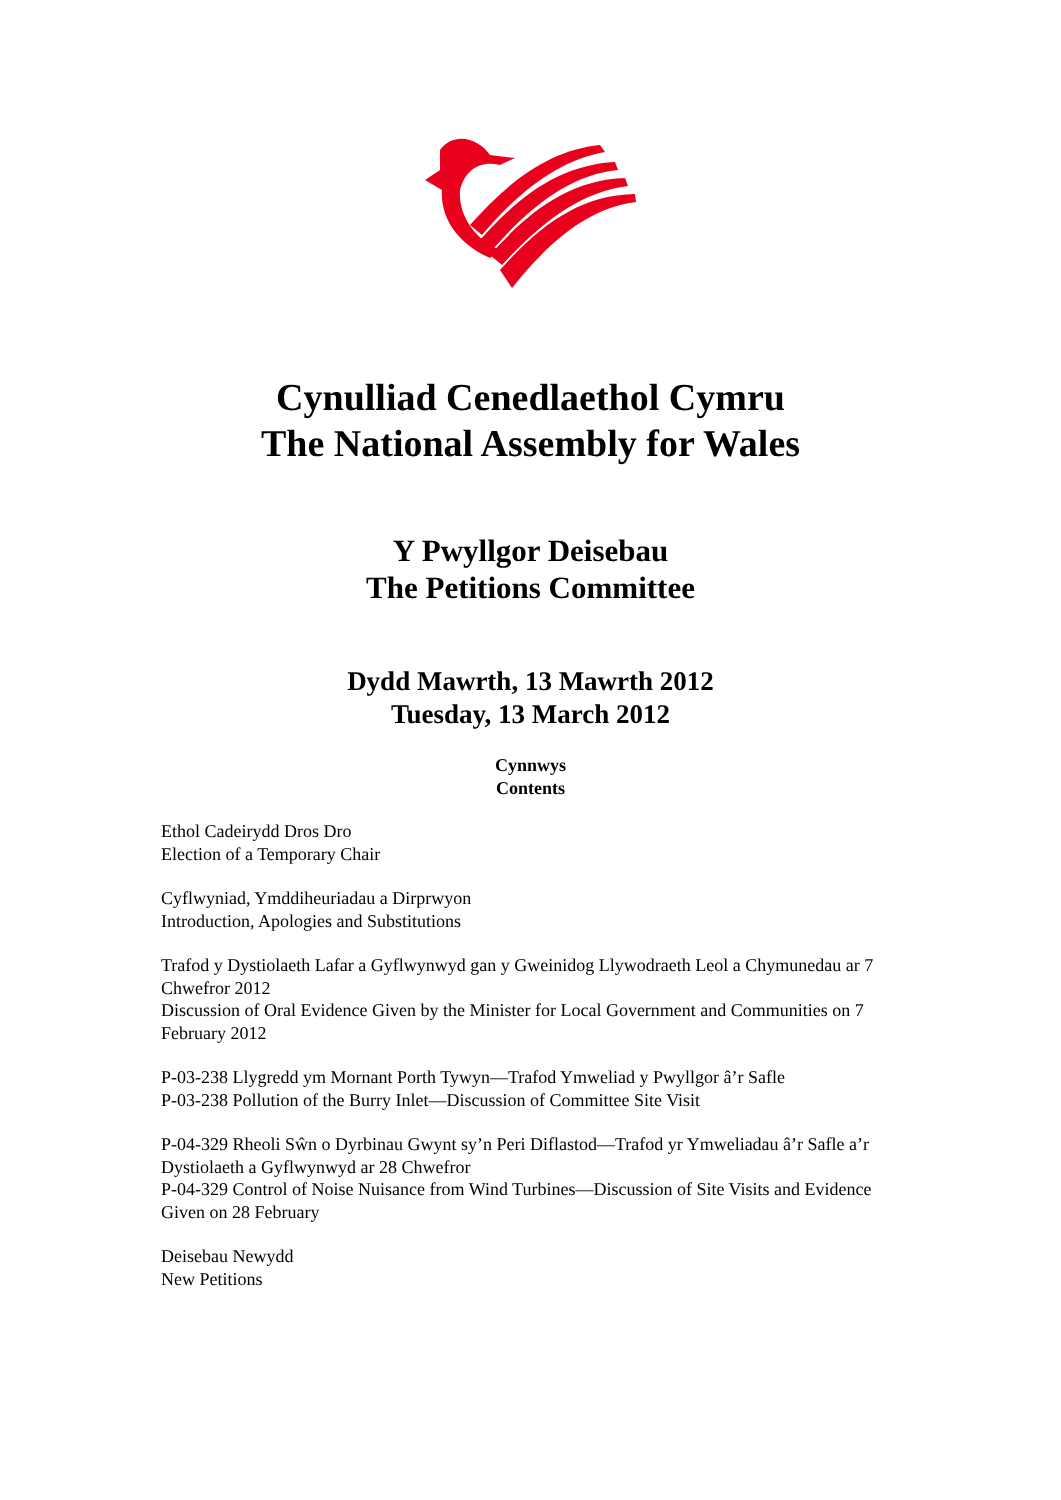Cynulliad Cenedlaethol Cymru
The National Assembly for Wales
Y Pwyllgor Deisebau
The Petitions Committee
Dydd Mawrth, 13 Mawrth 2012
Tuesday, 13 March 2012
Cynnwys
Contents
Ethol Cadeirydd Dros Dro
Election of a Temporary Chair
Cyflwyniad, Ymddiheuriadau a Dirprwyon
Introduction, Apologies and Substitutions
Trafod y Dystiolaeth Lafar a Gyflwynwyd gan y Gweinidog Llywodraeth Leol a Chymunedau ar 7 Chwefror 2012
Discussion of Oral Evidence Given by the Minister for Local Government and Communities on 7 February 2012
P-03-238 Llygredd ym Mornant Porth Tywyn—Trafod Ymweliad y Pwyllgor â’r Safle
P-03-238 Pollution of the Burry Inlet—Discussion of Committee Site Visit
P-04-329 Rheoli Sŵn o Dyrbinau Gwynt sy’n Peri Diflastod—Trafod yr Ymweliadau â’r Safle a’r Dystiolaeth a Gyflwynwyd ar 28 Chwefror
P-04-329 Control of Noise Nuisance from Wind Turbines—Discussion of Site Visits and Evidence Given on 28 February
Deisebau Newydd
New Petitions